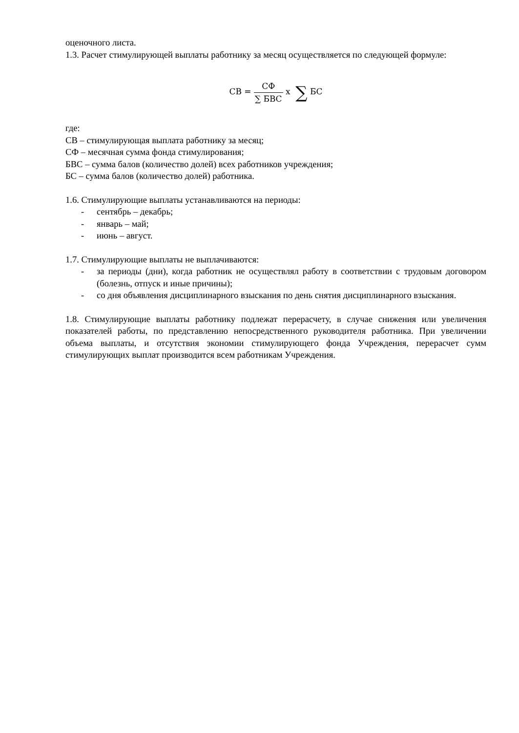оценочного листа.
1.3. Расчет стимулирующей выплаты работнику за месяц осуществляется по следующей формуле:
СВ = СФ ∑ БВС x ∑ БС
где:
СВ – стимулирующая выплата работнику за месяц;
СФ – месячная сумма фонда стимулирования;
БВС – сумма балов (количество долей) всех работников учреждения;
БС – сумма балов (количество долей) работника.
1.6. Стимулирующие выплаты устанавливаются на периоды:
- сентябрь – декабрь;
- январь – май;
- июнь – август.
1.7. Стимулирующие выплаты не выплачиваются:
- за периоды (дни), когда работник не осуществлял работу в соответствии с трудовым договором (болезнь, отпуск и иные причины);
- со дня объявления дисциплинарного взыскания по день снятия дисциплинарного взыскания.
1.8. Стимулирующие выплаты работнику подлежат перерасчету, в случае снижения или увеличения показателей работы, по представлению непосредственного руководителя работника. При увеличении объема выплаты, и отсутствия экономии стимулирующего фонда Учреждения, перерасчет сумм стимулирующих выплат производится всем работникам Учреждения.